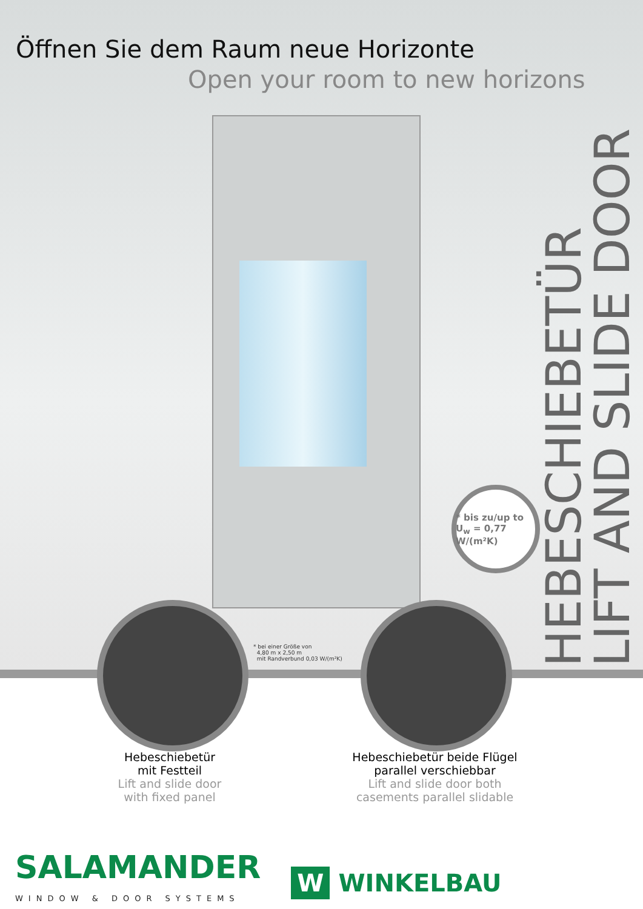Öffnen Sie dem Raum neue Horizonte
Open your room to new horizons
HEBESCHIEBETÜR
LIFT AND SLIDE DOOR
* bis zu/up to
U<sub>w</sub> = 0,77 W/(m²K)
* bei einer Größe von
4,80 m x 2,50 m
mit Randverbund 0,03 W/(m²K)
Hebeschiebetür
mit Festteil
Lift and slide door
with fixed panel
Hebeschiebetür beide Flügel
parallel verschiebbar
Lift and slide door both
casements parallel slidable
SALAMANDER
WINDOW & DOOR SYSTEMS
W WINKELBAU